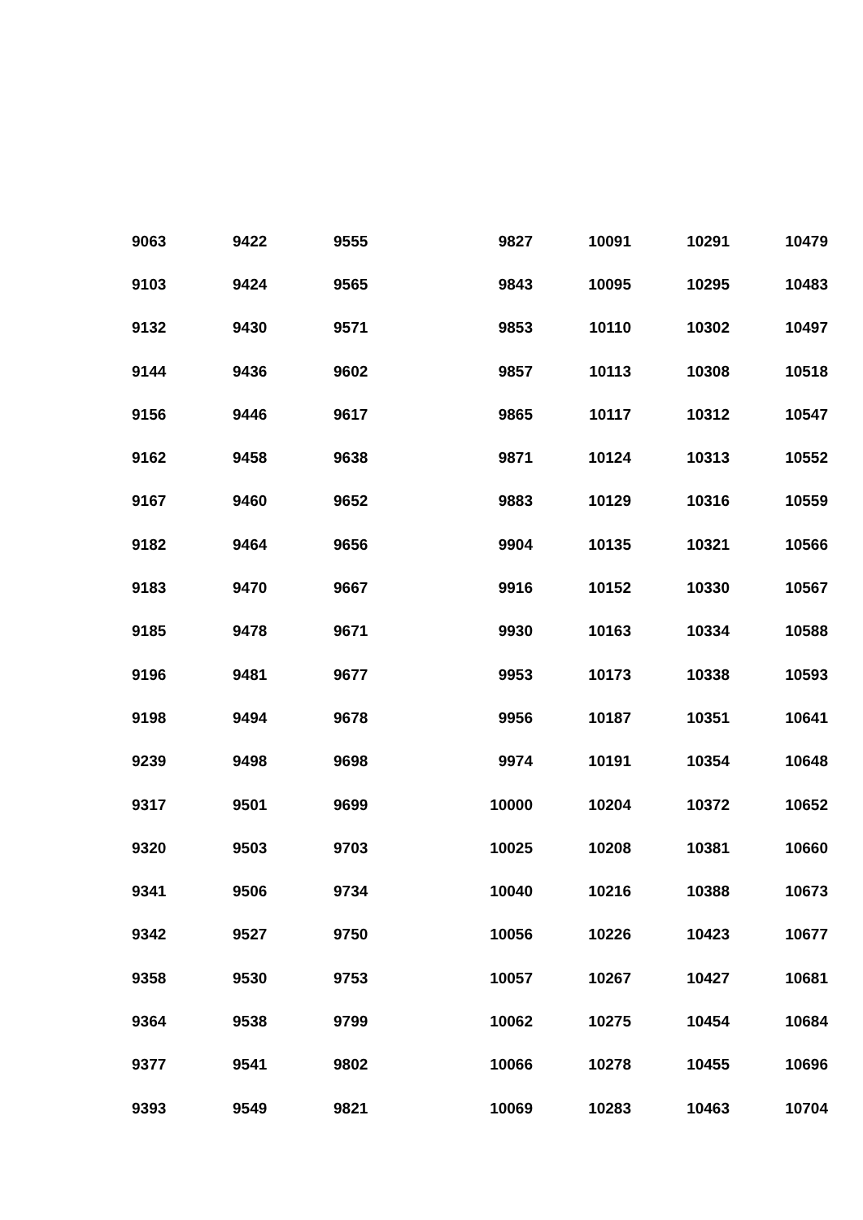| 9063 | 9422 | 9555 | 9827 | 10091 | 10291 | 10479 |
| 9103 | 9424 | 9565 | 9843 | 10095 | 10295 | 10483 |
| 9132 | 9430 | 9571 | 9853 | 10110 | 10302 | 10497 |
| 9144 | 9436 | 9602 | 9857 | 10113 | 10308 | 10518 |
| 9156 | 9446 | 9617 | 9865 | 10117 | 10312 | 10547 |
| 9162 | 9458 | 9638 | 9871 | 10124 | 10313 | 10552 |
| 9167 | 9460 | 9652 | 9883 | 10129 | 10316 | 10559 |
| 9182 | 9464 | 9656 | 9904 | 10135 | 10321 | 10566 |
| 9183 | 9470 | 9667 | 9916 | 10152 | 10330 | 10567 |
| 9185 | 9478 | 9671 | 9930 | 10163 | 10334 | 10588 |
| 9196 | 9481 | 9677 | 9953 | 10173 | 10338 | 10593 |
| 9198 | 9494 | 9678 | 9956 | 10187 | 10351 | 10641 |
| 9239 | 9498 | 9698 | 9974 | 10191 | 10354 | 10648 |
| 9317 | 9501 | 9699 | 10000 | 10204 | 10372 | 10652 |
| 9320 | 9503 | 9703 | 10025 | 10208 | 10381 | 10660 |
| 9341 | 9506 | 9734 | 10040 | 10216 | 10388 | 10673 |
| 9342 | 9527 | 9750 | 10056 | 10226 | 10423 | 10677 |
| 9358 | 9530 | 9753 | 10057 | 10267 | 10427 | 10681 |
| 9364 | 9538 | 9799 | 10062 | 10275 | 10454 | 10684 |
| 9377 | 9541 | 9802 | 10066 | 10278 | 10455 | 10696 |
| 9393 | 9549 | 9821 | 10069 | 10283 | 10463 | 10704 |